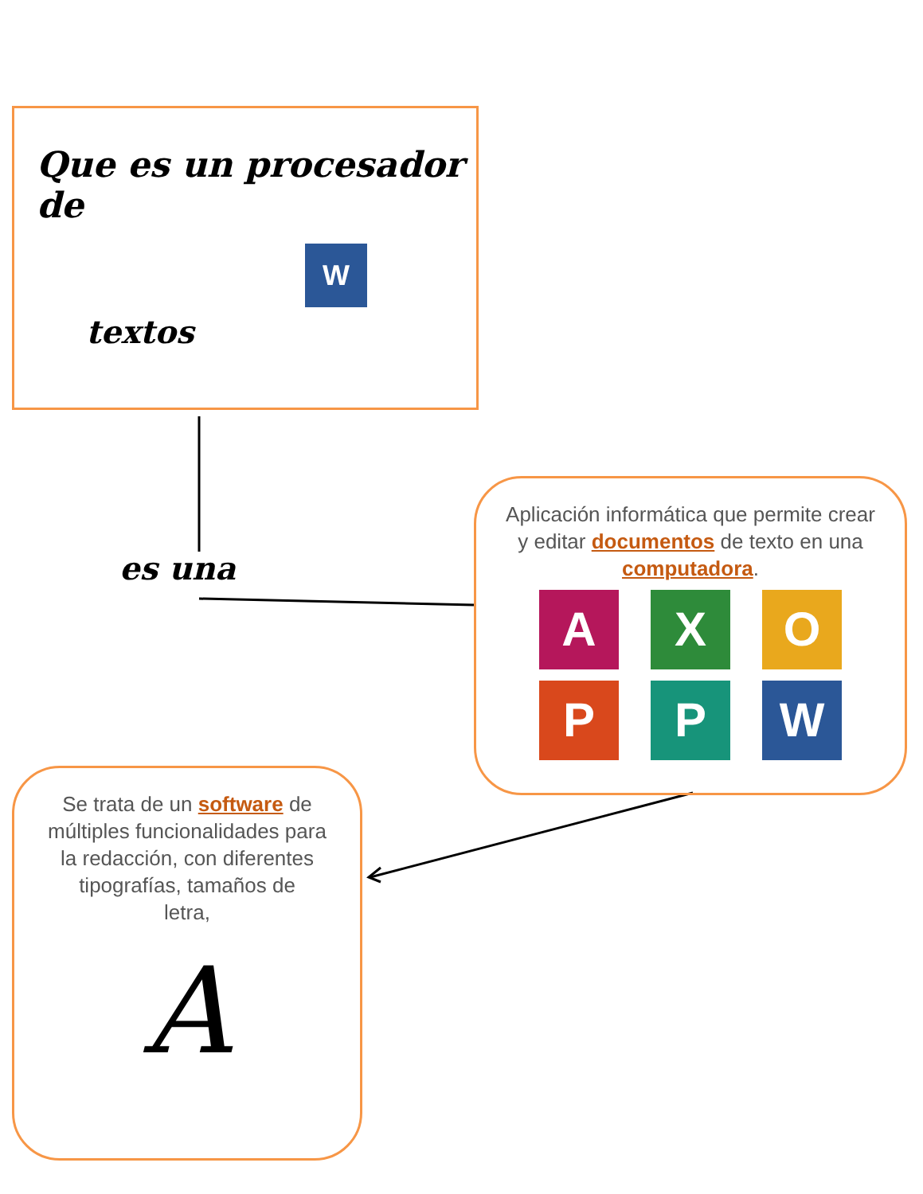Que es un procesador de
W
textos
es una
Aplicación informática que permite crear y editar documentos de texto en una computadora.
A
X
O
P
P
W
Se trata de un software de múltiples funcionalidades para la redacción, con diferentes tipografías, tamaños de
letra,
A